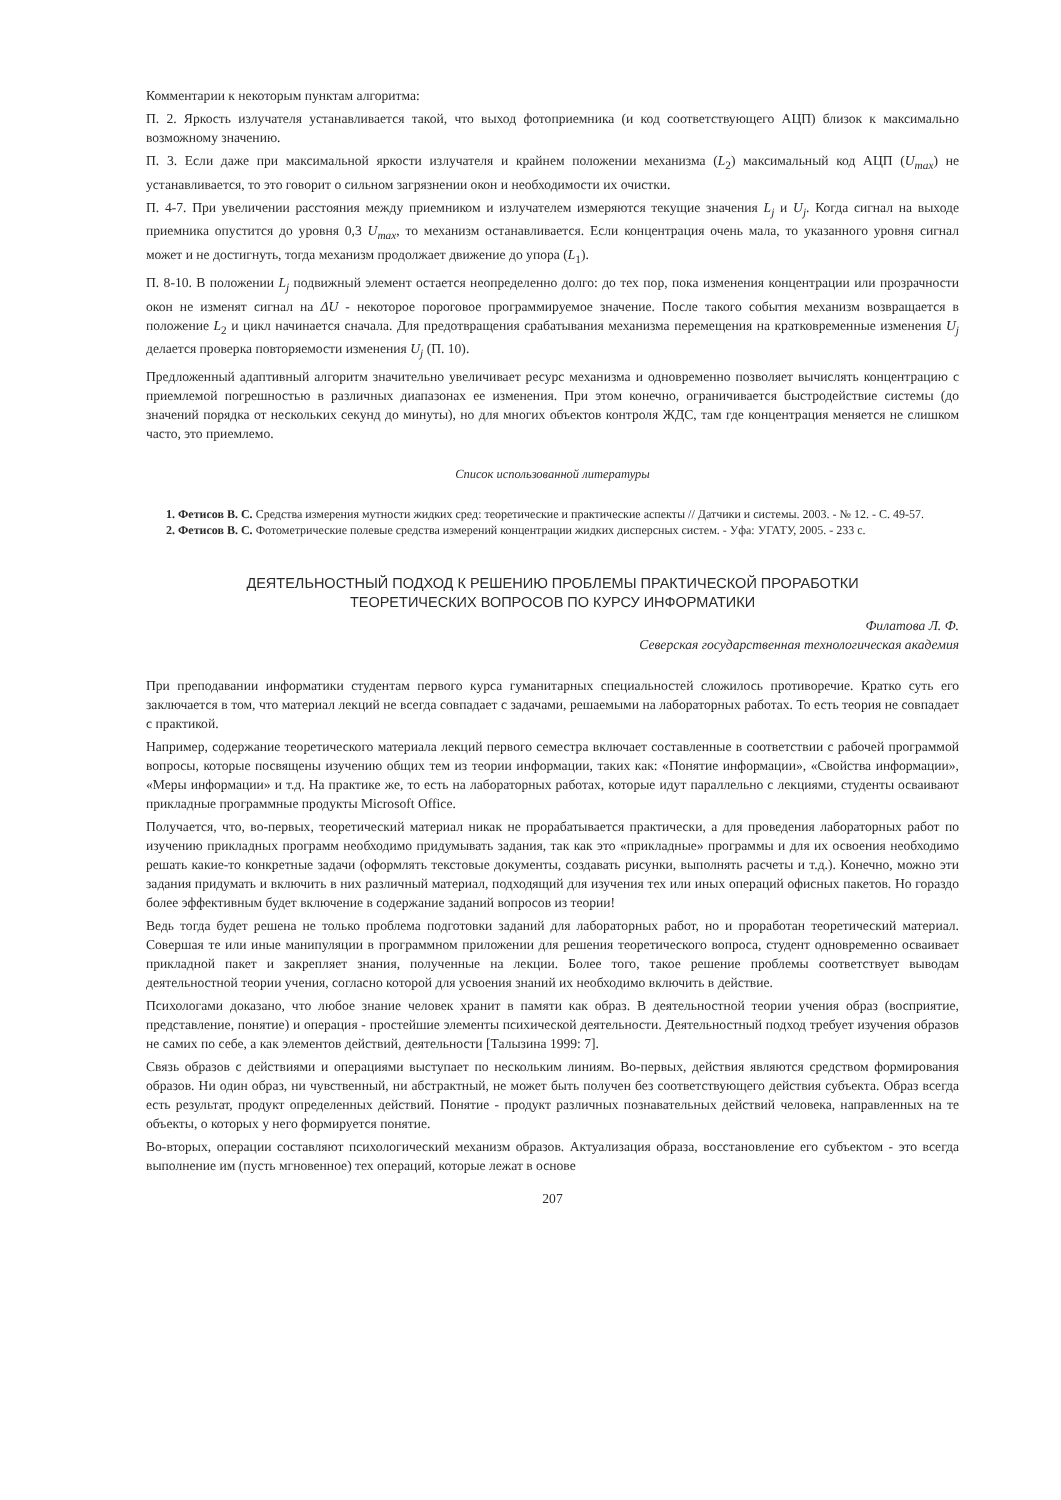Комментарии к некоторым пунктам алгоритма:
П. 2. Яркость излучателя устанавливается такой, что выход фотоприемника (и код соответствующего АЦП) близок к максимально возможному значению.
П. 3. Если даже при максимальной яркости излучателя и крайнем положении механизма (L<sub>2</sub>) максимальный код АЦП (U<sub>max</sub>) не устанавливается, то это говорит о сильном загрязнении окон и необходимости их очистки.
П. 4-7. При увеличении расстояния между приемником и излучателем измеряются текущие значения L<sub>j</sub> и U<sub>j</sub>. Когда сигнал на выходе приемника опустится до уровня 0,3 U<sub>max</sub>, то механизм останавливается. Если концентрация очень мала, то указанного уровня сигнал может и не достигнуть, тогда механизм продолжает движение до упора (L<sub>1</sub>).
П. 8-10. В положении L<sub>j</sub> подвижный элемент остается неопределенно долго: до тех пор, пока изменения концентрации или прозрачности окон не изменят сигнал на ΔU - некоторое пороговое программируемое значение. После такого события механизм возвращается в положение L<sub>2</sub> и цикл начинается сначала. Для предотвращения срабатывания механизма перемещения на кратковременные изменения U<sub>j</sub> делается проверка повторяемости изменения U<sub>j</sub> (П. 10).
Предложенный адаптивный алгоритм значительно увеличивает ресурс механизма и одновременно позволяет вычислять концентрацию с приемлемой погрешностью в различных диапазонах ее изменения. При этом конечно, ограничивается быстродействие системы (до значений порядка от нескольких секунд до минуты), но для многих объектов контроля ЖДС, там где концентрация меняется не слишком часто, это приемлемо.
Список использованной литературы
1. Фетисов В. С. Средства измерения мутности жидких сред: теоретические и практические аспекты // Датчики и системы. 2003. - № 12. - С. 49-57.
2. Фетисов В. С. Фотометрические полевые средства измерений концентрации жидких дисперсных систем. - Уфа: УГАТУ, 2005. - 233 с.
ДЕЯТЕЛЬНОСТНЫЙ ПОДХОД К РЕШЕНИЮ ПРОБЛЕМЫ ПРАКТИЧЕСКОЙ ПРОРАБОТКИ
ТЕОРЕТИЧЕСКИХ ВОПРОСОВ ПО КУРСУ ИНФОРМАТИКИ
Филатова Л. Ф.
Северская государственная технологическая академия
При преподавании информатики студентам первого курса гуманитарных специальностей сложилось противоречие. Кратко суть его заключается в том, что материал лекций не всегда совпадает с задачами, решаемыми на лабораторных работах. То есть теория не совпадает с практикой.
Например, содержание теоретического материала лекций первого семестра включает составленные в соответствии с рабочей программой вопросы, которые посвящены изучению общих тем из теории информации, таких как: «Понятие информации», «Свойства информации», «Меры информации» и т.д. На практике же, то есть на лабораторных работах, которые идут параллельно с лекциями, студенты осваивают прикладные программные продукты Microsoft Office.
Получается, что, во-первых, теоретический материал никак не прорабатывается практически, а для проведения лабораторных работ по изучению прикладных программ необходимо придумывать задания, так как это «прикладные» программы и для их освоения необходимо решать какие-то конкретные задачи (оформлять текстовые документы, создавать рисунки, выполнять расчеты и т.д.). Конечно, можно эти задания придумать и включить в них различный материал, подходящий для изучения тех или иных операций офисных пакетов. Но гораздо более эффективным будет включение в содержание заданий вопросов из теории!
Ведь тогда будет решена не только проблема подготовки заданий для лабораторных работ, но и проработан теоретический материал. Совершая те или иные манипуляции в программном приложении для решения теоретического вопроса, студент одновременно осваивает прикладной пакет и закрепляет знания, полученные на лекции. Более того, такое решение проблемы соответствует выводам деятельностной теории учения, согласно которой для усвоения знаний их необходимо включить в действие.
Психологами доказано, что любое знание человек хранит в памяти как образ. В деятельностной теории учения образ (восприятие, представление, понятие) и операция - простейшие элементы психической деятельности. Деятельностный подход требует изучения образов не самих по себе, а как элементов действий, деятельности [Талызина 1999: 7].
Связь образов с действиями и операциями выступает по нескольким линиям. Во-первых, действия являются средством формирования образов. Ни один образ, ни чувственный, ни абстрактный, не может быть получен без соответствующего действия субъекта. Образ всегда есть результат, продукт определенных действий. Понятие - продукт различных познавательных действий человека, направленных на те объекты, о которых у него формируется понятие.
Во-вторых, операции составляют психологический механизм образов. Актуализация образа, восстановление его субъектом - это всегда выполнение им (пусть мгновенное) тех операций, которые лежат в основе
207